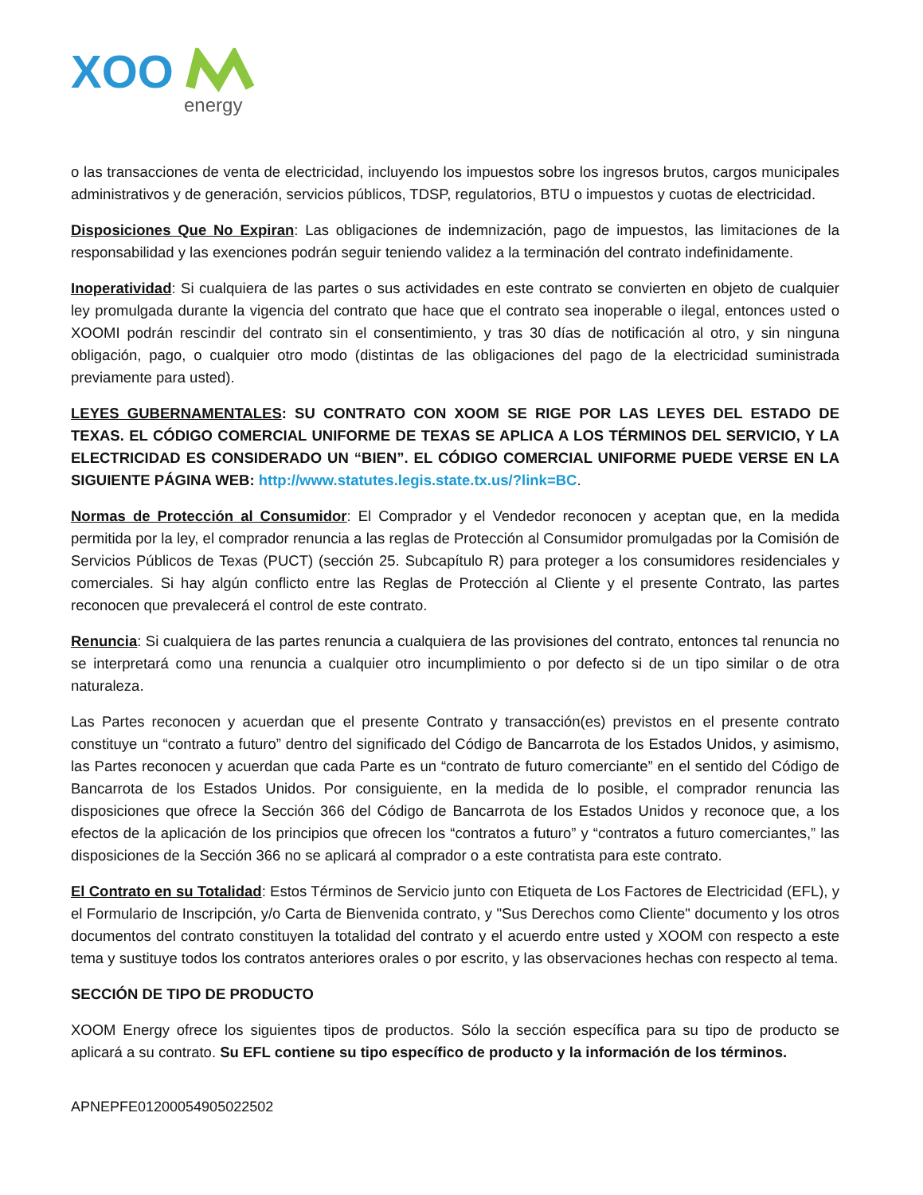XOO
energy
o las transacciones de venta de electricidad, incluyendo los impuestos sobre los ingresos brutos, cargos municipales administrativos y de generación, servicios públicos, TDSP, regulatorios, BTU o impuestos y cuotas de electricidad.
Disposiciones Que No Expiran: Las obligaciones de indemnización, pago de impuestos, las limitaciones de la responsabilidad y las exenciones podrán seguir teniendo validez a la terminación del contrato indefinidamente.
Inoperatividad: Si cualquiera de las partes o sus actividades en este contrato se convierten en objeto de cualquier ley promulgada durante la vigencia del contrato que hace que el contrato sea inoperable o ilegal, entonces usted o XOOMI podrán rescindir del contrato sin el consentimiento, y tras 30 días de notificación al otro, y sin ninguna obligación, pago, o cualquier otro modo (distintas de las obligaciones del pago de la electricidad suministrada previamente para usted).
LEYES GUBERNAMENTALES: SU CONTRATO CON XOOM SE RIGE POR LAS LEYES DEL ESTADO DE TEXAS. EL CÓDIGO COMERCIAL UNIFORME DE TEXAS SE APLICA A LOS TÉRMINOS DEL SERVICIO, Y LA ELECTRICIDAD ES CONSIDERADO UN “BIEN”. EL CÓDIGO COMERCIAL UNIFORME PUEDE VERSE EN LA SIGUIENTE PÁGINA WEB: http://www.statutes.legis.state.tx.us/?link=BC.
Normas de Protección al Consumidor: El Comprador y el Vendedor reconocen y aceptan que, en la medida permitida por la ley, el comprador renuncia a las reglas de Protección al Consumidor promulgadas por la Comisión de Servicios Públicos de Texas (PUCT) (sección 25. Subcapítulo R) para proteger a los consumidores residenciales y comerciales. Si hay algún conflicto entre las Reglas de Protección al Cliente y el presente Contrato, las partes reconocen que prevalecerá el control de este contrato.
Renuncia: Si cualquiera de las partes renuncia a cualquiera de las provisiones del contrato, entonces tal renuncia no se interpretará como una renuncia a cualquier otro incumplimiento o por defecto si de un tipo similar o de otra naturaleza.
Las Partes reconocen y acuerdan que el presente Contrato y transacción(es) previstos en el presente contrato constituye un “contrato a futuro” dentro del significado del Código de Bancarrota de los Estados Unidos, y asimismo, las Partes reconocen y acuerdan que cada Parte es un “contrato de futuro comerciante” en el sentido del Código de Bancarrota de los Estados Unidos. Por consiguiente, en la medida de lo posible, el comprador renuncia las disposiciones que ofrece la Sección 366 del Código de Bancarrota de los Estados Unidos y reconoce que, a los efectos de la aplicación de los principios que ofrecen los “contratos a futuro” y “contratos a futuro comerciantes,” las disposiciones de la Sección 366 no se aplicará al comprador o a este contratista para este contrato.
El Contrato en su Totalidad: Estos Términos de Servicio junto con Etiqueta de Los Factores de Electricidad (EFL), y el Formulario de Inscripción, y/o Carta de Bienvenida contrato, y "Sus Derechos como Cliente" documento y los otros documentos del contrato constituyen la totalidad del contrato y el acuerdo entre usted y XOOM con respecto a este tema y sustituye todos los contratos anteriores orales o por escrito, y las observaciones hechas con respecto al tema.
SECCIÓN DE TIPO DE PRODUCTO
XOOM Energy ofrece los siguientes tipos de productos. Sólo la sección específica para su tipo de producto se aplicará a su contrato. Su EFL contiene su tipo específico de producto y la información de los términos.
APNEPFE01200054905022502